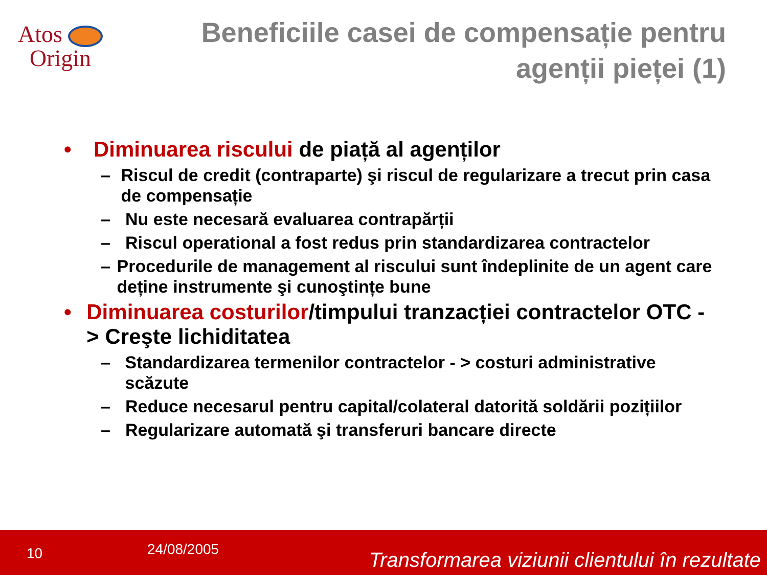Atos
Origin
Beneficiile casei de compensație pentru
agenții pieței (1)
• Diminuarea riscului de piață al agenților
– Riscul de credit (contraparte) şi riscul de regularizare a trecut prin casa de compensație
– Nu este necesară evaluarea contrapărții
– Riscul operational a fost redus prin standardizarea contractelor
– Procedurile de management al riscului sunt îndeplinite de un agent care deține instrumente şi cunoştințe bune
• Diminuarea costurilor/timpului tranzacției contractelor OTC - > Creşte lichiditatea
– Standardizarea termenilor contractelor - > costuri administrative scăzute
– Reduce necesarul pentru capital/colateral datorită soldării pozițiilor
– Regularizare automată şi transferuri bancare directe
10 24/08/2005 Transformarea viziunii clientului în rezultate